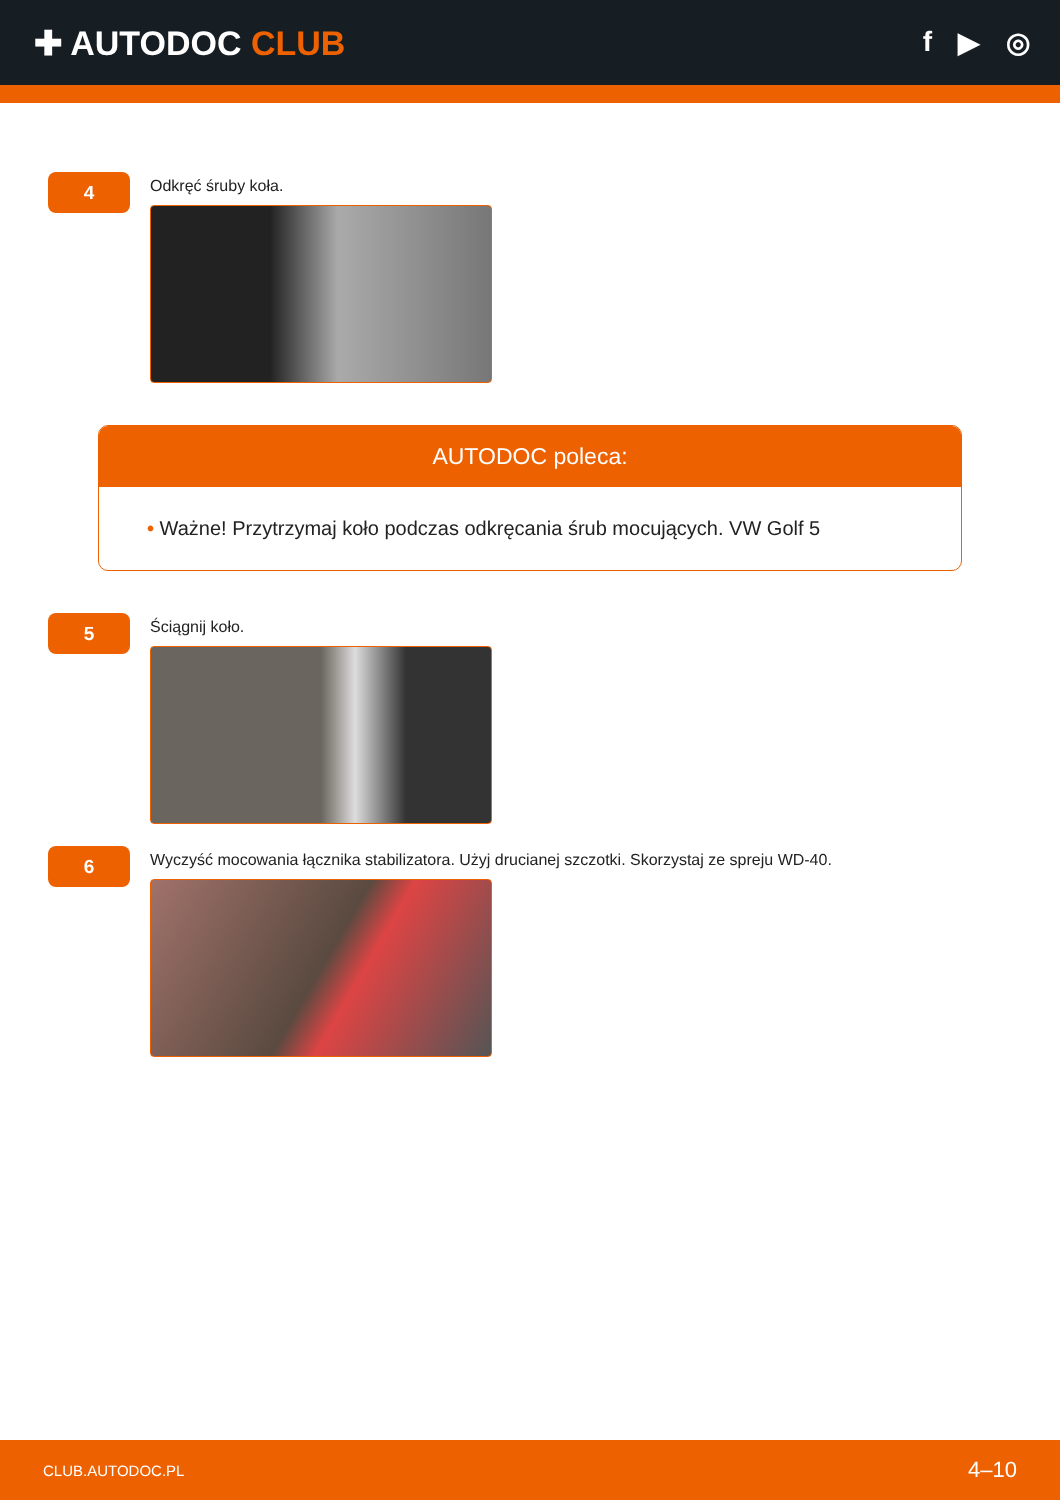✚ AUTODOC CLUB
f ▶ ◎
4
Odkręć śruby koła.
AUTODOC poleca:
• Ważne! Przytrzymaj koło podczas odkręcania śrub mocujących. VW Golf 5
5
Ściągnij koło.
6
Wyczyść mocowania łącznika stabilizatora. Użyj drucianej szczotki. Skorzystaj ze spreju WD-40.
CLUB.AUTODOC.PL 4–10